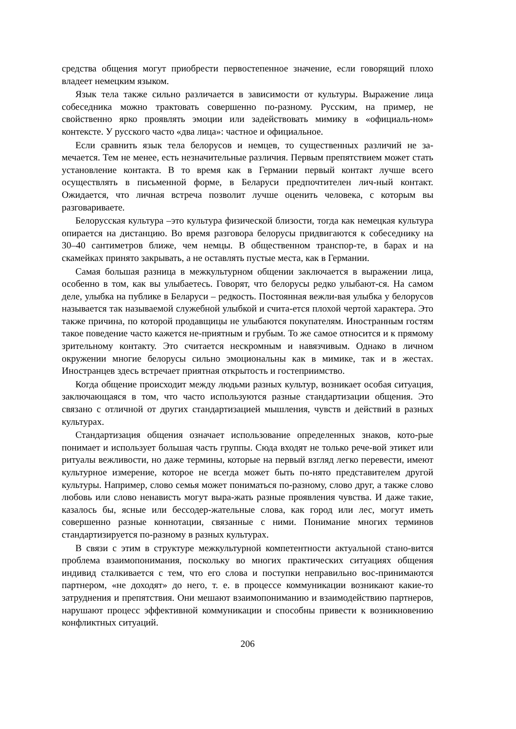средства общения могут приобрести первостепенное значение, если говорящий плохо владеет немецким языком.
Язык тела также сильно различается в зависимости от культуры. Выражение лица собеседника можно трактовать совершенно по-разному. Русским, на пример, не свойственно ярко проявлять эмоции или задействовать мимику в «официаль-ном» контексте. У русского часто «два лица»: частное и официальное.
Если сравнить язык тела белорусов и немцев, то существенных различий не за-мечается. Тем не менее, есть незначительные различия. Первым препятствием может стать установление контакта. В то время как в Германии первый контакт лучше всего осуществлять в письменной форме, в Беларуси предпочтителен лич-ный контакт. Ожидается, что личная встреча позволит лучше оценить человека, с которым вы разговариваете.
Белорусская культура –это культура физической близости, тогда как немецкая культура опирается на дистанцию. Во время разговора белорусы придвигаются к собеседнику на 30–40 сантиметров ближе, чем немцы. В общественном транспор-те, в барах и на скамейках принято закрывать, а не оставлять пустые места, как в Германии.
Самая большая разница в межкультурном общении заключается в выражении лица, особенно в том, как вы улыбаетесь. Говорят, что белорусы редко улыбают-ся. На самом деле, улыбка на публике в Беларуси – редкость. Постоянная вежли-вая улыбка у белорусов называется так называемой служебной улыбкой и счита-ется плохой чертой характера. Это также причина, по которой продавщицы не улыбаются покупателям. Иностранным гостям такое поведение часто кажется не-приятным и грубым. То же самое относится и к прямому зрительному контакту. Это считается нескромным и навязчивым. Однако в личном окружении многие белорусы сильно эмоциональны как в мимике, так и в жестах. Иностранцев здесь встречает приятная открытость и гостеприимство.
Когда общение происходит между людьми разных культур, возникает особая ситуация, заключающаяся в том, что часто используются разные стандартизации общения. Это связано с отличной от других стандартизацией мышления, чувств и действий в разных культурах.
Стандартизация общения означает использование определенных знаков, кото-рые понимает и использует большая часть группы. Сюда входят не только рече-вой этикет или ритуалы вежливости, но даже термины, которые на первый взгляд легко перевести, имеют культурное измерение, которое не всегда может быть по-нято представителем другой культуры. Например, слово семья может пониматься по-разному, слово друг, а также слово любовь или слово ненависть могут выра-жать разные проявления чувства. И даже такие, казалось бы, ясные или бессодер-жательные слова, как город или лес, могут иметь совершенно разные коннотации, связанные с ними. Понимание многих терминов стандартизируется по-разному в разных культурах.
В связи с этим в структуре межкультурной компетентности актуальной стано-вится проблема взаимопонимания, поскольку во многих практических ситуациях общения индивид сталкивается с тем, что его слова и поступки неправильно вос-принимаются партнером, «не доходят» до него, т. е. в процессе коммуникации возникают какие-то затруднения и препятствия. Они мешают взаимопониманию и взаимодействию партнеров, нарушают процесс эффективной коммуникации и способны привести к возникновению конфликтных ситуаций.
206